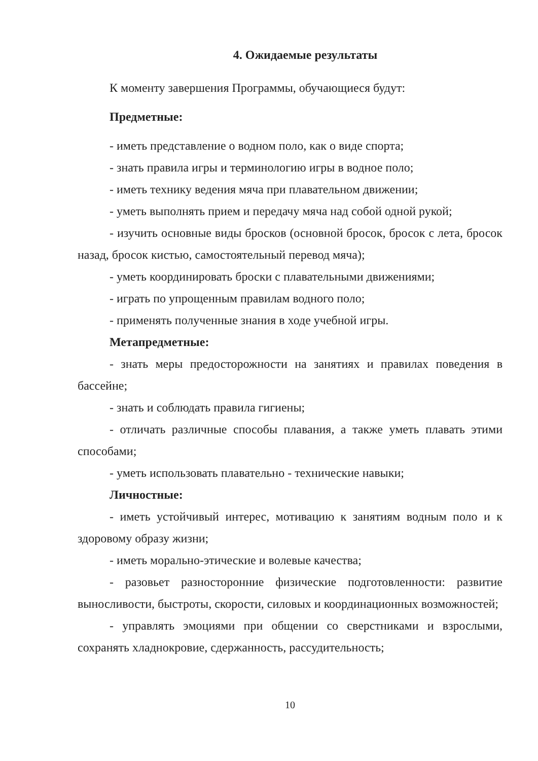4. Ожидаемые результаты
К моменту завершения Программы, обучающиеся будут:
Предметные:
- иметь представление о водном поло, как о виде спорта;
- знать правила игры и терминологию игры в водное поло;
- иметь технику ведения мяча при плавательном движении;
- уметь выполнять прием и передачу мяча над собой одной рукой;
- изучить основные виды бросков (основной бросок, бросок с лета, бросок назад, бросок кистью, самостоятельный перевод мяча);
- уметь координировать броски с плавательными движениями;
- играть по упрощенным правилам водного поло;
- применять полученные знания в ходе учебной игры.
Метапредметные:
- знать меры предосторожности на занятиях и правилах поведения в бассейне;
- знать и соблюдать правила гигиены;
- отличать различные способы плавания, а также уметь плавать этими способами;
- уметь использовать плавательно - технические навыки;
Личностные:
- иметь устойчивый интерес, мотивацию к занятиям водным поло и к здоровому образу жизни;
- иметь морально-этические и волевые качества;
- разовьет разносторонние физические подготовленности: развитие выносливости, быстроты, скорости, силовых и координационных возможностей;
- управлять эмоциями при общении со сверстниками и взрослыми, сохранять хладнокровие, сдержанность, рассудительность;
10